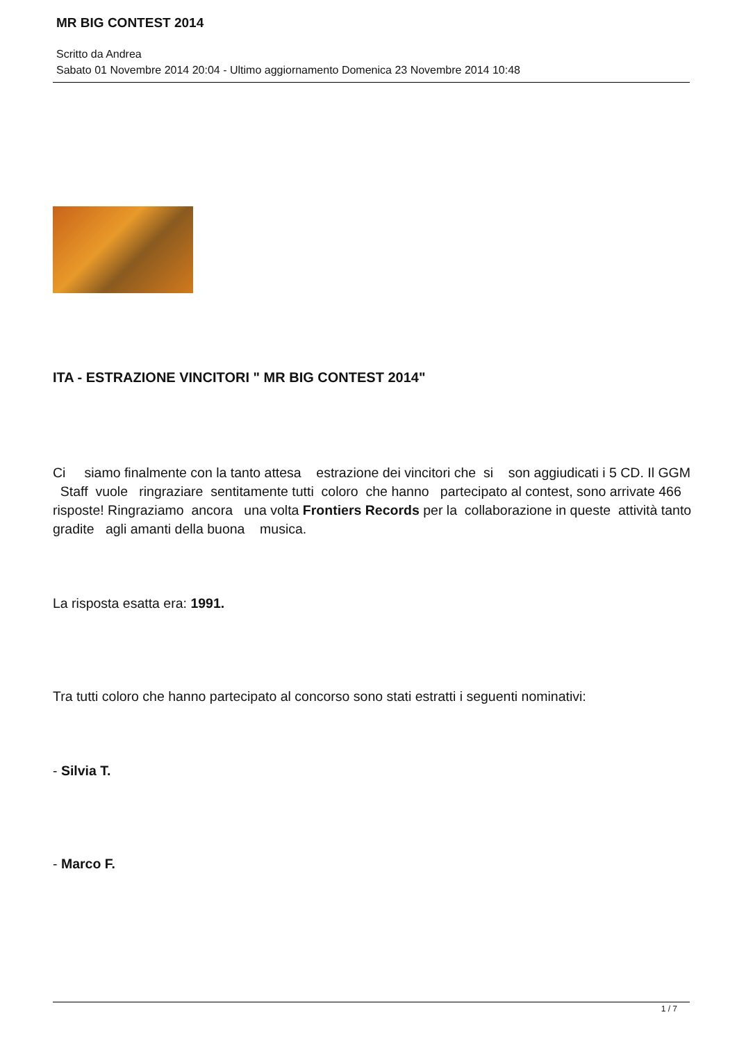MR BIG CONTEST 2014
Scritto da Andrea
Sabato 01 Novembre 2014 20:04 - Ultimo aggiornamento Domenica 23 Novembre 2014 10:48
ITA - ESTRAZIONE VINCITORI " MR BIG CONTEST 2014"
Ci siamo finalmente con la tanto attesa estrazione dei vincitori che si son aggiudicati i 5 CD. Il GGM Staff vuole ringraziare sentitamente tutti coloro che hanno partecipato al contest, sono arrivate 466 risposte! Ringraziamo ancora una volta Frontiers Records per la collaborazione in queste attività tanto gradite agli amanti della buona musica.
La risposta esatta era: 1991.
Tra tutti coloro che hanno partecipato al concorso sono stati estratti i seguenti nominativi:
- Silvia T.
- Marco F.
1 / 7